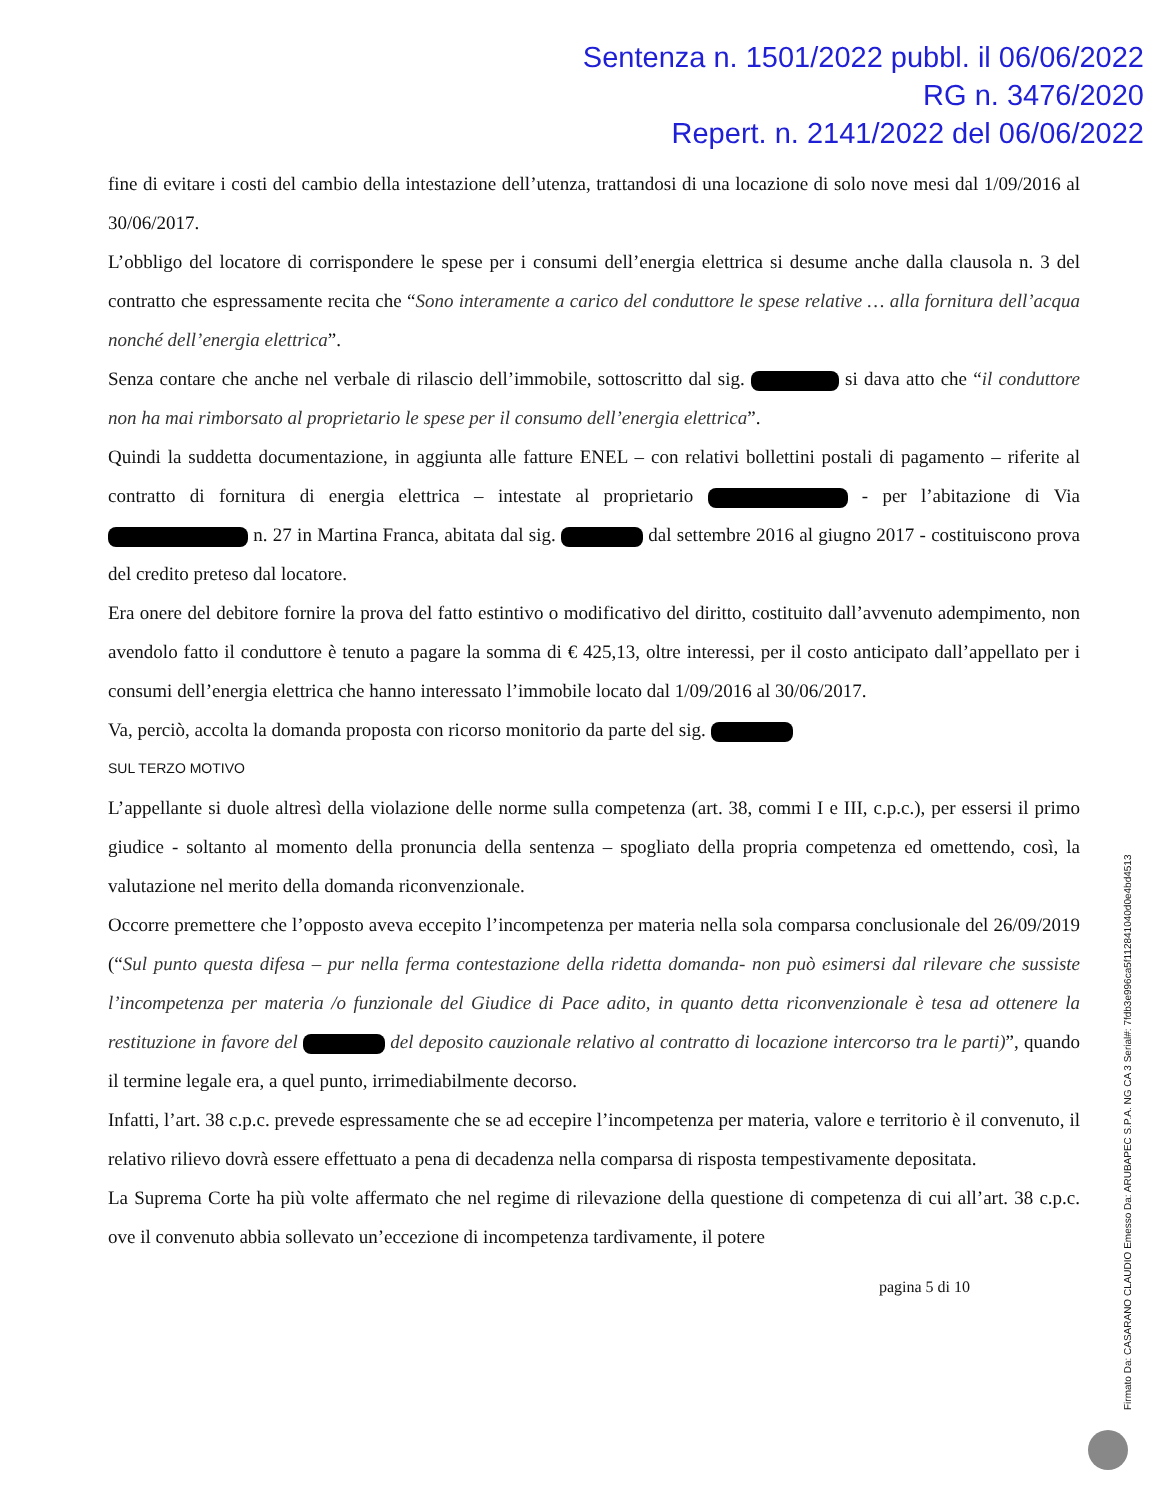Sentenza n. 1501/2022 pubbl. il 06/06/2022
RG n. 3476/2020
Repert. n. 2141/2022 del 06/06/2022
fine di evitare i costi del cambio della intestazione dell’utenza, trattandosi di una locazione di solo nove mesi dal 1/09/2016 al 30/06/2017.
L’obbligo del locatore di corrispondere le spese per i consumi dell’energia elettrica si desume anche dalla clausola n. 3 del contratto che espressamente recita che “Sono interamente a carico del conduttore le spese relative … alla fornitura dell’acqua nonché dell’energia elettrica”.
Senza contare che anche nel verbale di rilascio dell’immobile, sottoscritto dal sig. si dava atto che “il conduttore non ha mai rimborsato al proprietario le spese per il consumo dell’energia elettrica”.
Quindi la suddetta documentazione, in aggiunta alle fatture ENEL – con relativi bollettini postali di pagamento – riferite al contratto di fornitura di energia elettrica – intestate al proprietario - per l’abitazione di Via n. 27 in Martina Franca, abitata dal sig. dal settembre 2016 al giugno 2017 - costituiscono prova del credito preteso dal locatore.
Era onere del debitore fornire la prova del fatto estintivo o modificativo del diritto, costituito dall’avvenuto adempimento, non avendolo fatto il conduttore è tenuto a pagare la somma di € 425,13, oltre interessi, per il costo anticipato dall’appellato per i consumi dell’energia elettrica che hanno interessato l’immobile locato dal 1/09/2016 al 30/06/2017.
Va, perciò, accolta la domanda proposta con ricorso monitorio da parte del sig.
SUL TERZO MOTIVO
L’appellante si duole altresì della violazione delle norme sulla competenza (art. 38, commi I e III, c.p.c.), per essersi il primo giudice - soltanto al momento della pronuncia della sentenza – spogliato della propria competenza ed omettendo, così, la valutazione nel merito della domanda riconvenzionale.
Occorre premettere che l’opposto aveva eccepito l’incompetenza per materia nella sola comparsa conclusionale del 26/09/2019 (“Sul punto questa difesa – pur nella ferma contestazione della ridetta domanda- non può esimersi dal rilevare che sussiste l’incompetenza per materia /o funzionale del Giudice di Pace adito, in quanto detta riconvenzionale è tesa ad ottenere la restituzione in favore del del deposito cauzionale relativo al contratto di locazione intercorso tra le parti)”, quando il termine legale era, a quel punto, irrimediabilmente decorso.
Infatti, l’art. 38 c.p.c. prevede espressamente che se ad eccepire l’incompetenza per materia, valore e territorio è il convenuto, il relativo rilievo dovrà essere effettuato a pena di decadenza nella comparsa di risposta tempestivamente depositata.
La Suprema Corte ha più volte affermato che nel regime di rilevazione della questione di competenza di cui all’art. 38 c.p.c. ove il convenuto abbia sollevato un’eccezione di incompetenza tardivamente, il potere
pagina 5 di 10
Firmato Da: CASARANO CLAUDIO Emesso Da: ARUBAPEC S.P.A. NG CA 3 Serial#: 7fdb3e996ca5f112841040d0e4bd4513